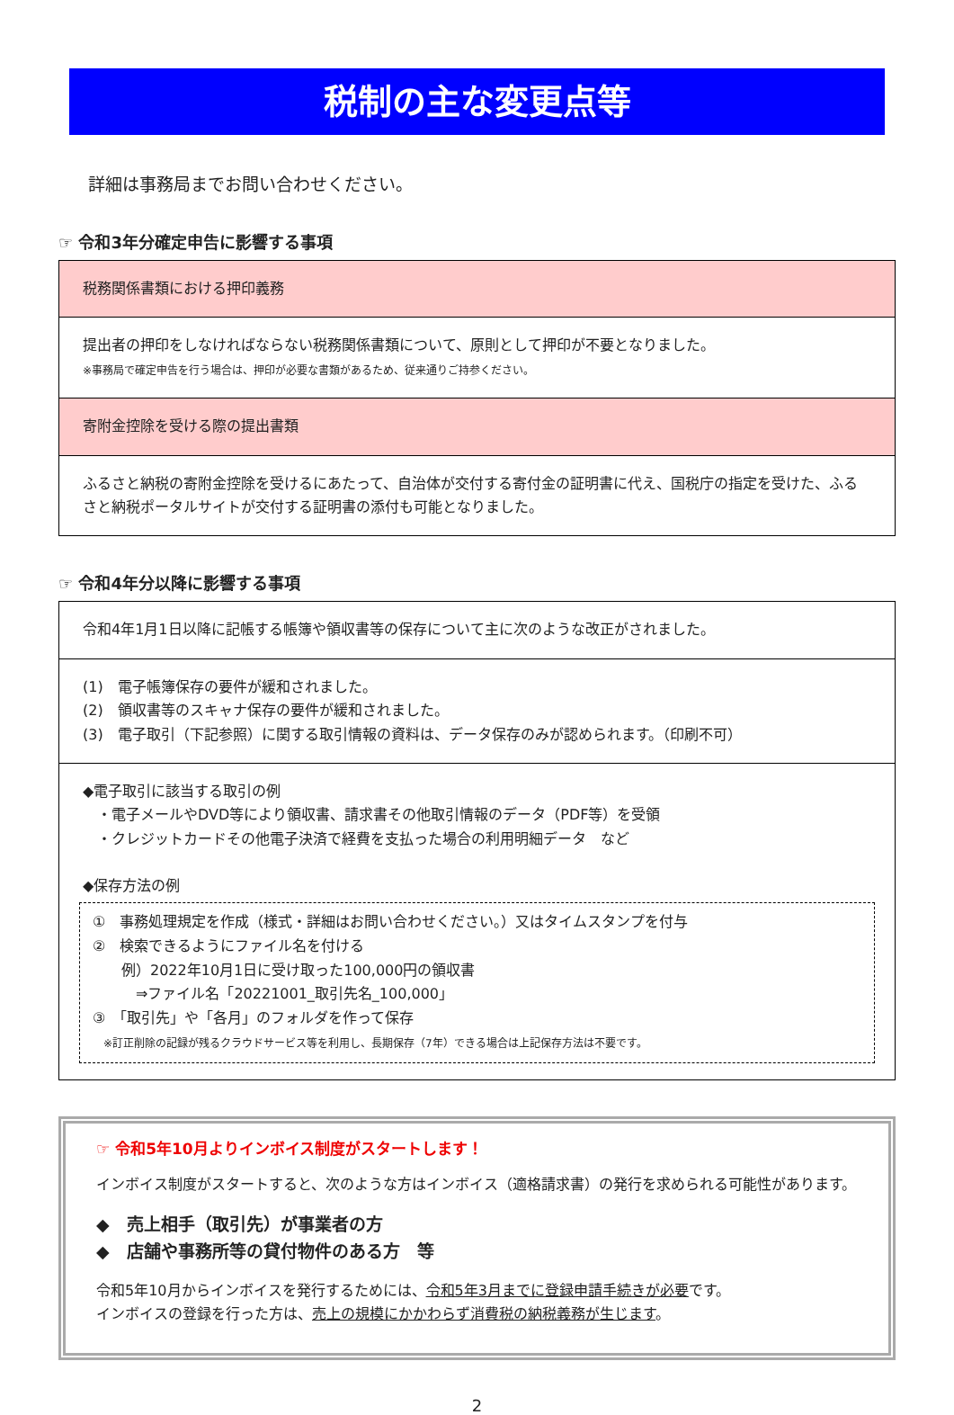税制の主な変更点等
詳細は事務局までお問い合わせください。
☞ 令和3年分確定申告に影響する事項
税務関係書類における押印義務
提出者の押印をしなければならない税務関係書類について、原則として押印が不要となりました。
※事務局で確定申告を行う場合は、押印が必要な書類があるため、従来通りご持参ください。
寄附金控除を受ける際の提出書類
ふるさと納税の寄附金控除を受けるにあたって、自治体が交付する寄付金の証明書に代え、国税庁の指定を受けた、ふるさと納税ポータルサイトが交付する証明書の添付も可能となりました。
☞ 令和4年分以降に影響する事項
令和4年1月1日以降に記帳する帳簿や領収書等の保存について主に次のような改正がされました。
(1)　電子帳簿保存の要件が緩和されました。
(2)　領収書等のスキャナ保存の要件が緩和されました。
(3)　電子取引（下記参照）に関する取引情報の資料は、データ保存のみが認められます。（印刷不可）
◆電子取引に該当する取引の例
　・電子メールやDVD等により領収書、請求書その他取引情報のデータ（PDF等）を受領
　・クレジットカードその他電子決済で経費を支払った場合の利用明細データ　など
◆保存方法の例
①　事務処理規定を作成（様式・詳細はお問い合わせください。）又はタイムスタンプを付与
②　検索できるようにファイル名を付ける
　　例）2022年10月1日に受け取った100,000円の領収書
　　　⇒ファイル名「20221001_取引先名_100,000」
③　「取引先」や「各月」のフォルダを作って保存
　※訂正削除の記録が残るクラウドサービス等を利用し、長期保存（7年）できる場合は上記保存方法は不要です。
☞ 令和5年10月よりインボイス制度がスタートします！
インボイス制度がスタートすると、次のような方はインボイス（適格請求書）の発行を求められる可能性があります。
◆　売上相手（取引先）が事業者の方
◆　店舗や事務所等の貸付物件のある方　等
令和5年10月からインボイスを発行するためには、令和5年3月までに登録申請手続きが必要です。
インボイスの登録を行った方は、売上の規模にかかわらず消費税の納税義務が生じます。
2